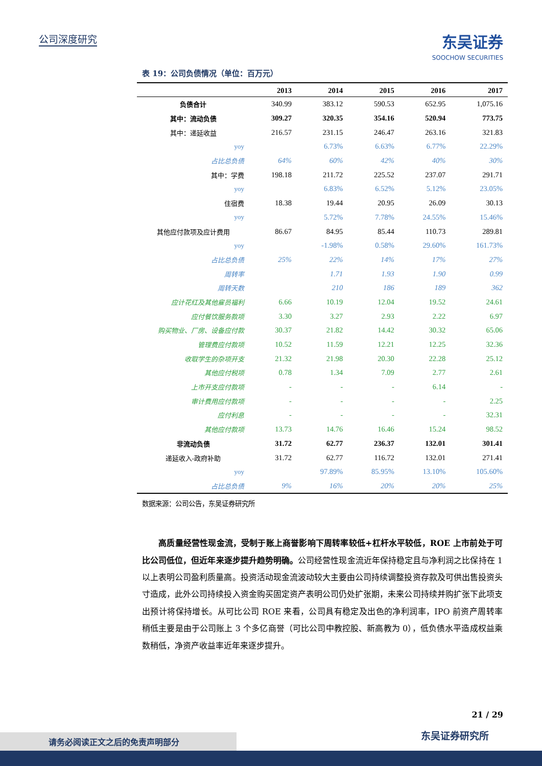公司深度研究 东吴证券
SOOCHOW SECURITIES
表 19：公司负债情况（单位：百万元）
| | 2013 | 2014 | 2015 | 2016 | 2017 |
| --- | --- | --- | --- | --- | --- |
| 负债合计 | 340.99 | 383.12 | 590.53 | 652.95 | 1,075.16 |
| 其中：流动负债 | 309.27 | 320.35 | 354.16 | 520.94 | 773.75 |
| 其中：递延收益 | 216.57 | 231.15 | 246.47 | 263.16 | 321.83 |
| yoy | | 6.73% | 6.63% | 6.77% | 22.29% |
| 占比总负债 | 64% | 60% | 42% | 40% | 30% |
| 其中：学费 | 198.18 | 211.72 | 225.52 | 237.07 | 291.71 |
| yoy | | 6.83% | 6.52% | 5.12% | 23.05% |
| 住宿费 | 18.38 | 19.44 | 20.95 | 26.09 | 30.13 |
| yoy | | 5.72% | 7.78% | 24.55% | 15.46% |
| 其他应付款项及应计费用 | 86.67 | 84.95 | 85.44 | 110.73 | 289.81 |
| yoy | | -1.98% | 0.58% | 29.60% | 161.73% |
| 占比总负债 | 25% | 22% | 14% | 17% | 27% |
| 周转率 | | 1.71 | 1.93 | 1.90 | 0.99 |
| 周转天数 | | 210 | 186 | 189 | 362 |
| 应计花红及其他雇员福利 | 6.66 | 10.19 | 12.04 | 19.52 | 24.61 |
| 应付餐饮服务款项 | 3.30 | 3.27 | 2.93 | 2.22 | 6.97 |
| 购买物业、厂房、设备应付款 | 30.37 | 21.82 | 14.42 | 30.32 | 65.06 |
| 管理费应付款项 | 10.52 | 11.59 | 12.21 | 12.25 | 32.36 |
| 收取学生的杂项开支 | 21.32 | 21.98 | 20.30 | 22.28 | 25.12 |
| 其他应付税项 | 0.78 | 1.34 | 7.09 | 2.77 | 2.61 |
| 上市开支应付款项 | - | - | - | 6.14 | - |
| 审计费用应付款项 | - | - | - | - | 2.25 |
| 应付利息 | - | - | - | - | 32.31 |
| 其他应付款项 | 13.73 | 14.76 | 16.46 | 15.24 | 98.52 |
| 非流动负债 | 31.72 | 62.77 | 236.37 | 132.01 | 301.41 |
| 递延收入-政府补助 | 31.72 | 62.77 | 116.72 | 132.01 | 271.41 |
| yoy | | 97.89% | 85.95% | 13.10% | 105.60% |
| 占比总负债 | 9% | 16% | 20% | 20% | 25% |
数据来源：公司公告，东吴证券研究所
  高质量经营性现金流，受制于账上商誉影响下周转率较低+杠杆水平较低，ROE 上市前处于可比公司低位，但近年来逐步提升趋势明确。公司经营性现金流近年保持稳定且与净利润之比保持在 1 以上表明公司盈利质量高。投资活动现金流波动较大主要由公司持续调整投资存款及可供出售投资头寸造成，此外公司持续投入资金购买固定资产表明公司仍处扩张期，未来公司持续并购扩张下此项支出预计将保持增长。从可比公司 ROE 来看，公司具有稳定及出色的净利润率，IPO 前资产周转率稍低主要是由于公司账上 3 个多亿商誉（可比公司中教控股、新高教为 0），低负债水平造成权益乘数稍低，净资产收益率近年来逐步提升。
21 / 29
东吴证券研究所 请务必阅读正文之后的免责声明部分